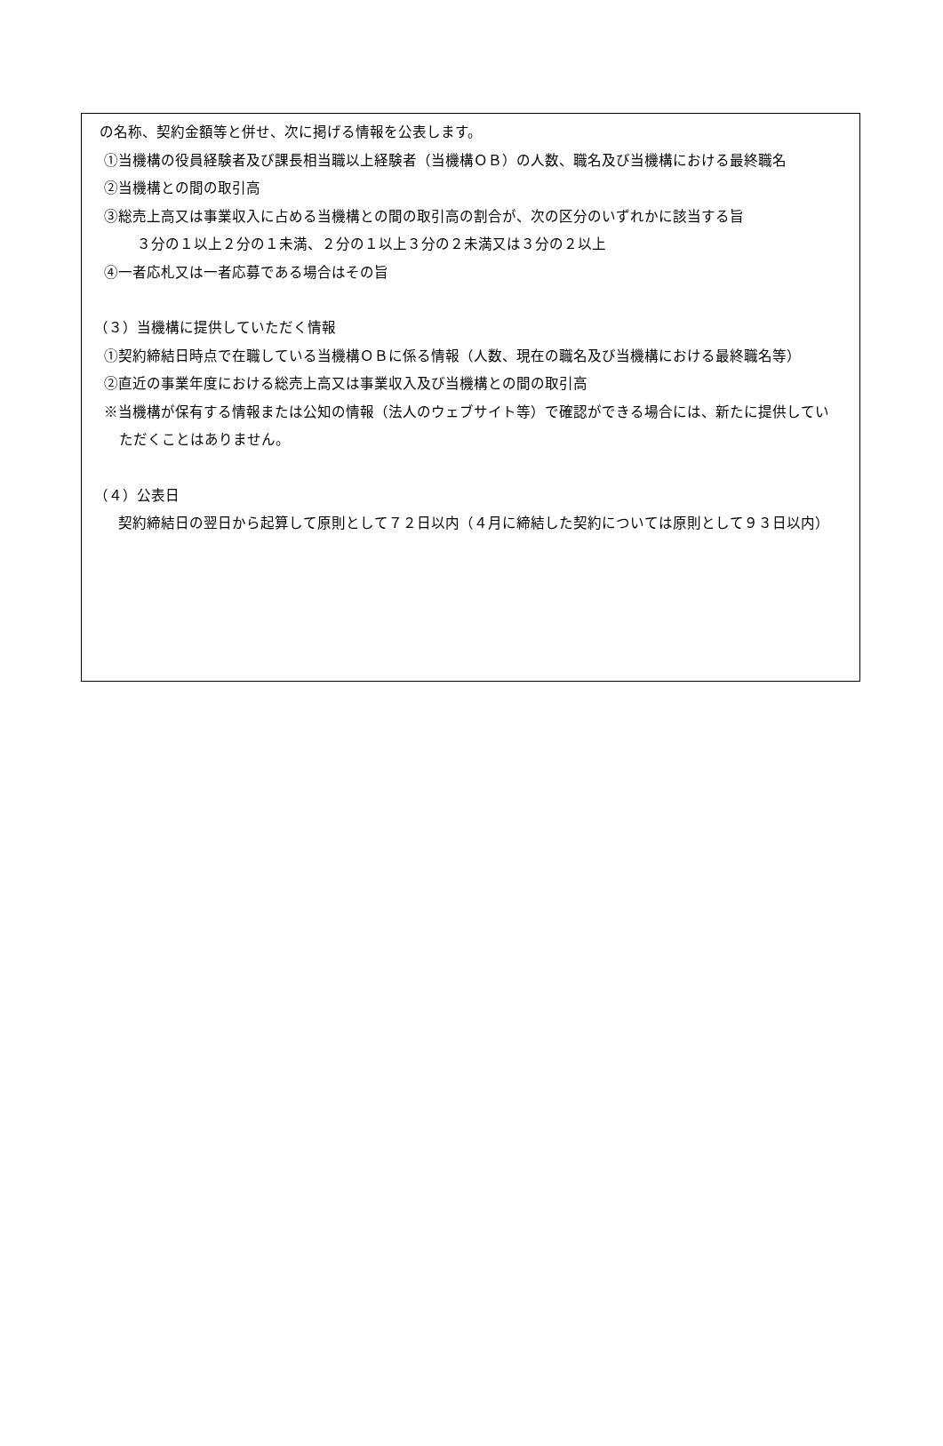の名称、契約金額等と併せ、次に掲げる情報を公表します。
①当機構の役員経験者及び課長相当職以上経験者（当機構ＯＢ）の人数、職名及び当機構における最終職名
②当機構との間の取引高
③総売上高又は事業収入に占める当機構との間の取引高の割合が、次の区分のいずれかに該当する旨
３分の１以上２分の１未満、２分の１以上３分の２未満又は３分の２以上
④一者応札又は一者応募である場合はその旨
（３）当機構に提供していただく情報
①契約締結日時点で在職している当機構ＯＢに係る情報（人数、現在の職名及び当機構における最終職名等）
②直近の事業年度における総売上高又は事業収入及び当機構との間の取引高
※当機構が保有する情報または公知の情報（法人のウェブサイト等）で確認ができる場合には、新たに提供していただくことはありません。
（４）公表日
　契約締結日の翌日から起算して原則として７２日以内（４月に締結した契約については原則として９３日以内）